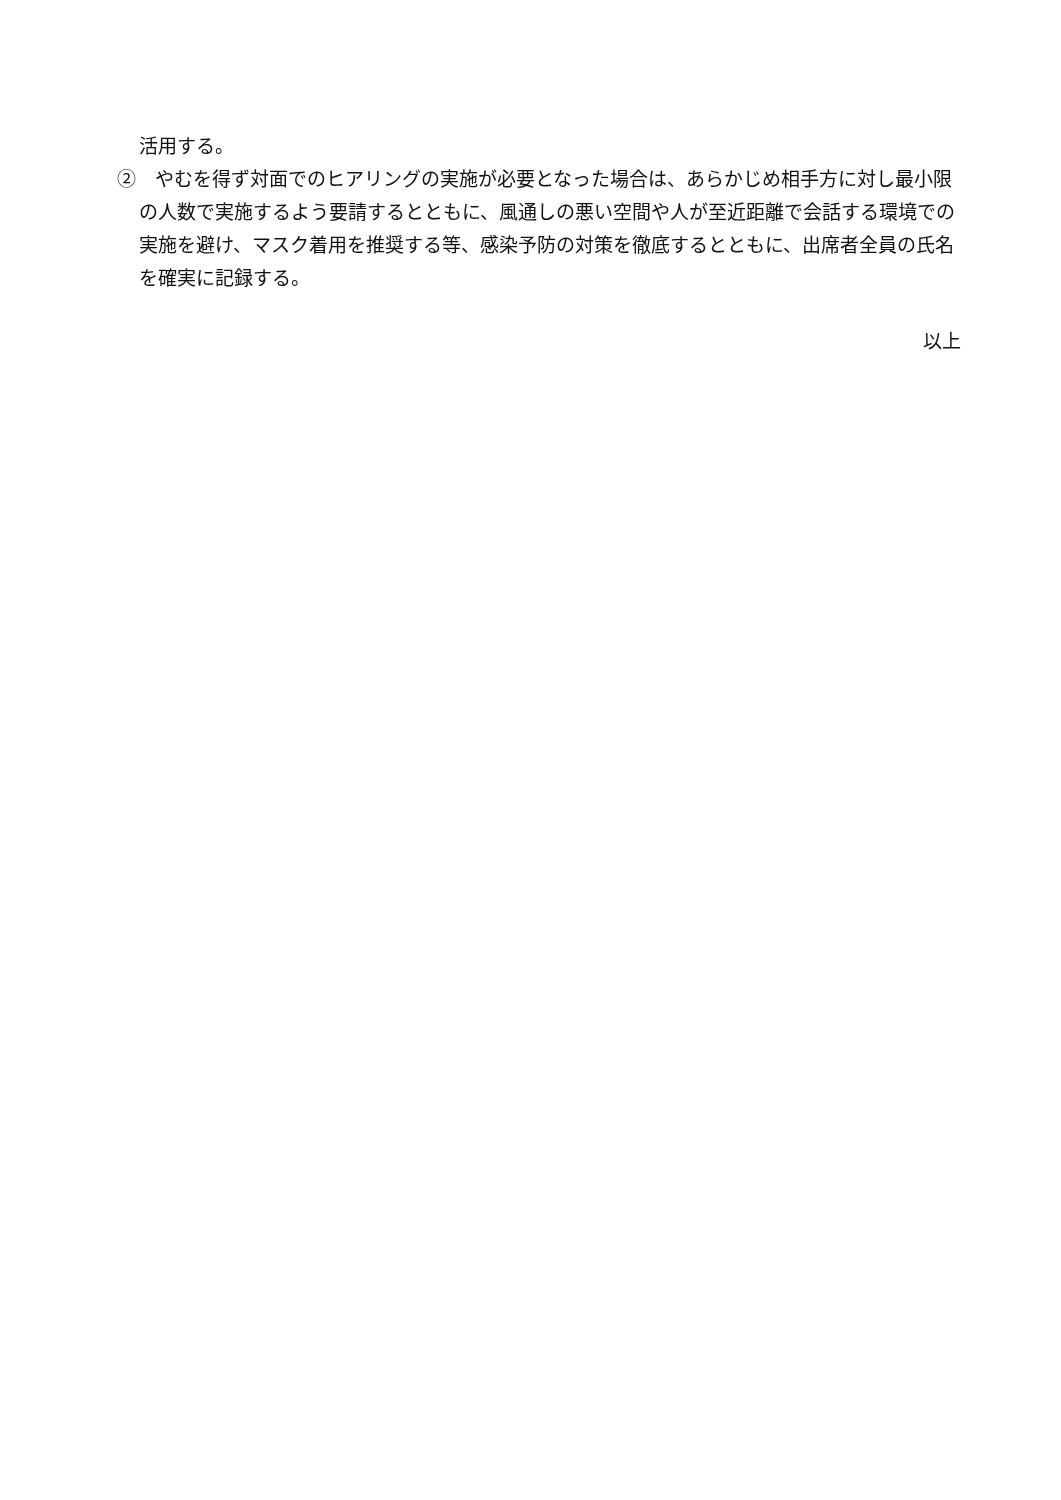活用する。
②　やむを得ず対面でのヒアリングの実施が必要となった場合は、あらかじめ相手方に対し最小限の人数で実施するよう要請するとともに、風通しの悪い空間や人が至近距離で会話する環境での実施を避け、マスク着用を推奨する等、感染予防の対策を徹底するとともに、出席者全員の氏名を確実に記録する。
以上